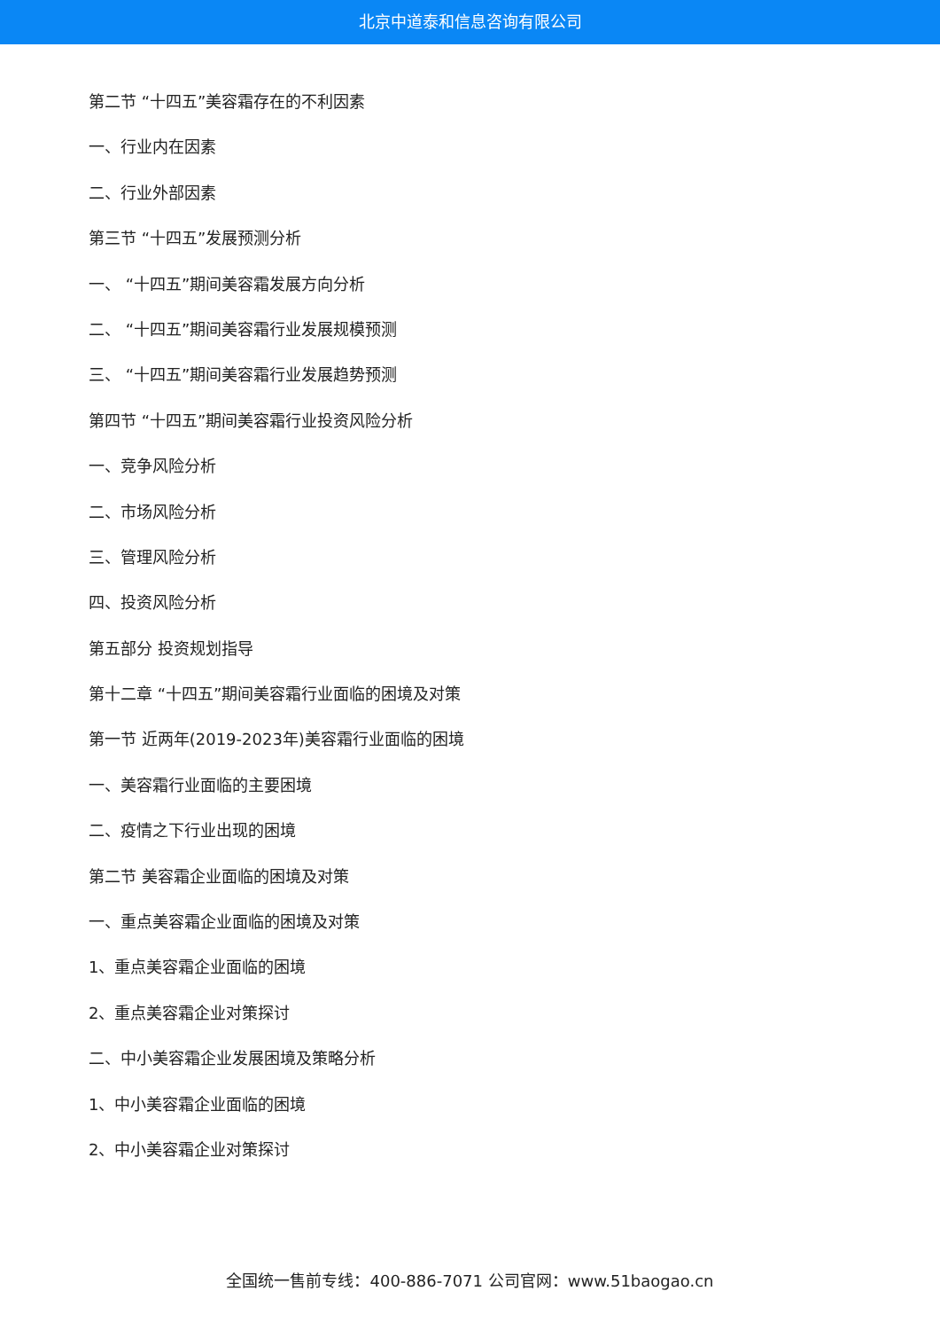北京中道泰和信息咨询有限公司
第二节 “十四五”美容霜存在的不利因素
一、行业内在因素
二、行业外部因素
第三节 “十四五”发展预测分析
一、 “十四五”期间美容霜发展方向分析
二、 “十四五”期间美容霜行业发展规模预测
三、 “十四五”期间美容霜行业发展趋势预测
第四节 “十四五”期间美容霜行业投资风险分析
一、竞争风险分析
二、市场风险分析
三、管理风险分析
四、投资风险分析
第五部分 投资规划指导
第十二章 “十四五”期间美容霜行业面临的困境及对策
第一节 近两年(2019-2023年)美容霜行业面临的困境
一、美容霜行业面临的主要困境
二、疫情之下行业出现的困境
第二节 美容霜企业面临的困境及对策
一、重点美容霜企业面临的困境及对策
1、重点美容霜企业面临的困境
2、重点美容霜企业对策探讨
二、中小美容霜企业发展困境及策略分析
1、中小美容霜企业面临的困境
2、中小美容霜企业对策探讨
全国统一售前专线：400-886-7071 公司官网：www.51baogao.cn